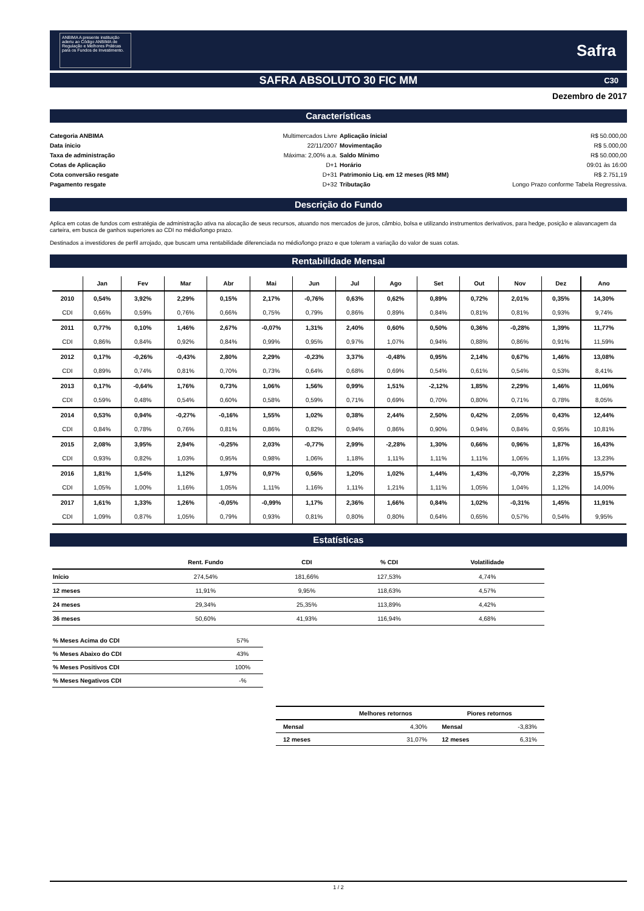ANBIMA A presente instituição aderiu ao Código ANBIMA de Regulação e Melhores Práticas para os Fundos de Investimento.
Safra
SAFRA ABSOLUTO 30 FIC MM C30
Dezembro de 2017
Características
Categoria ANBIMA Multimercados Livre
Aplicação ínicial R$ 50.000,00
Data ínicio 22/11/2007
Movimentação R$ 5.000,00
Taxa de administração Máxima: 2,00% a.a.
Saldo Mínimo R$ 50.000,00
Cotas de Aplicação D+1
Horário 09:01 às 16:00
Cota conversão resgate D+31
Patrimonio Liq. em 12 meses (R$ MM) R$ 2.751,19
Pagamento resgate D+32
Tributação Longo Prazo conforme Tabela Regressiva.
Descrição do Fundo
Aplica em cotas de fundos com estratégia de administração ativa na alocação de seus recursos, atuando nos mercados de juros, câmbio, bolsa e utilizando instrumentos derivativos, para hedge, posição e alavancagem da carteira, em busca de ganhos superiores ao CDI no médio/longo prazo.
Destinados a investidores de perfil arrojado, que buscam uma rentabilidade diferenciada no médio/longo prazo e que toleram a variação do valor de suas cotas.
Rentabilidade Mensal
| | Jan | Fev | Mar | Abr | Mai | Jun | Jul | Ago | Set | Out | Nov | Dez | Ano |
| --- | --- | --- | --- | --- | --- | --- | --- | --- | --- | --- | --- | --- | --- |
| 2010 | 0,54% | 3,92% | 2,29% | 0,15% | 2,17% | -0,76% | 0,63% | 0,62% | 0,89% | 0,72% | 2,01% | 0,35% | 14,30% |
| CDI | 0,66% | 0,59% | 0,76% | 0,66% | 0,75% | 0,79% | 0,86% | 0,89% | 0,84% | 0,81% | 0,81% | 0,93% | 9,74% |
| 2011 | 0,77% | 0,10% | 1,46% | 2,67% | -0,07% | 1,31% | 2,40% | 0,60% | 0,50% | 0,36% | -0,28% | 1,39% | 11,77% |
| CDI | 0,86% | 0,84% | 0,92% | 0,84% | 0,99% | 0,95% | 0,97% | 1,07% | 0,94% | 0,88% | 0,86% | 0,91% | 11,59% |
| 2012 | 0,17% | -0,26% | -0,43% | 2,80% | 2,29% | -0,23% | 3,37% | -0,48% | 0,95% | 2,14% | 0,67% | 1,46% | 13,08% |
| CDI | 0,89% | 0,74% | 0,81% | 0,70% | 0,73% | 0,64% | 0,68% | 0,69% | 0,54% | 0,61% | 0,54% | 0,53% | 8,41% |
| 2013 | 0,17% | -0,64% | 1,76% | 0,73% | 1,06% | 1,56% | 0,99% | 1,51% | -2,12% | 1,85% | 2,29% | 1,46% | 11,06% |
| CDI | 0,59% | 0,48% | 0,54% | 0,60% | 0,58% | 0,59% | 0,71% | 0,69% | 0,70% | 0,80% | 0,71% | 0,78% | 8,05% |
| 2014 | 0,53% | 0,94% | -0,27% | -0,16% | 1,55% | 1,02% | 0,38% | 2,44% | 2,50% | 0,42% | 2,05% | 0,43% | 12,44% |
| CDI | 0,84% | 0,78% | 0,76% | 0,81% | 0,86% | 0,82% | 0,94% | 0,86% | 0,90% | 0,94% | 0,84% | 0,95% | 10,81% |
| 2015 | 2,08% | 3,95% | 2,94% | -0,25% | 2,03% | -0,77% | 2,99% | -2,28% | 1,30% | 0,66% | 0,96% | 1,87% | 16,43% |
| CDI | 0,93% | 0,82% | 1,03% | 0,95% | 0,98% | 1,06% | 1,18% | 1,11% | 1,11% | 1,11% | 1,06% | 1,16% | 13,23% |
| 2016 | 1,81% | 1,54% | 1,12% | 1,97% | 0,97% | 0,56% | 1,20% | 1,02% | 1,44% | 1,43% | -0,70% | 2,23% | 15,57% |
| CDI | 1,05% | 1,00% | 1,16% | 1,05% | 1,11% | 1,16% | 1,11% | 1,21% | 1,11% | 1,05% | 1,04% | 1,12% | 14,00% |
| 2017 | 1,61% | 1,33% | 1,26% | -0,05% | -0,99% | 1,17% | 2,36% | 1,66% | 0,84% | 1,02% | -0,31% | 1,45% | 11,91% |
| CDI | 1,09% | 0,87% | 1,05% | 0,79% | 0,93% | 0,81% | 0,80% | 0,80% | 0,64% | 0,65% | 0,57% | 0,54% | 9,95% |
Estatísticas
| | Rent. Fundo | CDI | % CDI | Volatilidade |
| --- | --- | --- | --- | --- |
| Início | 274,54% | 181,66% | 127,53% | 4,74% |
| 12 meses | 11,91% | 9,95% | 118,63% | 4,57% |
| 24 meses | 29,34% | 25,35% | 113,89% | 4,42% |
| 36 meses | 50,60% | 41,93% | 116,94% | 4,68% |
| % Meses Acima do CDI | 57% |
| % Meses Abaixo do CDI | 43% |
| % Meses Positivos CDI | 100% |
| % Meses Negativos CDI | -% |
| | Melhores retornos | Piores retornos | |
| --- | --- | --- | --- |
| Mensal | 4,30% | Mensal | -3,83% |
| 12 meses | 31,07% | 12 meses | 6,31% |
1 / 2